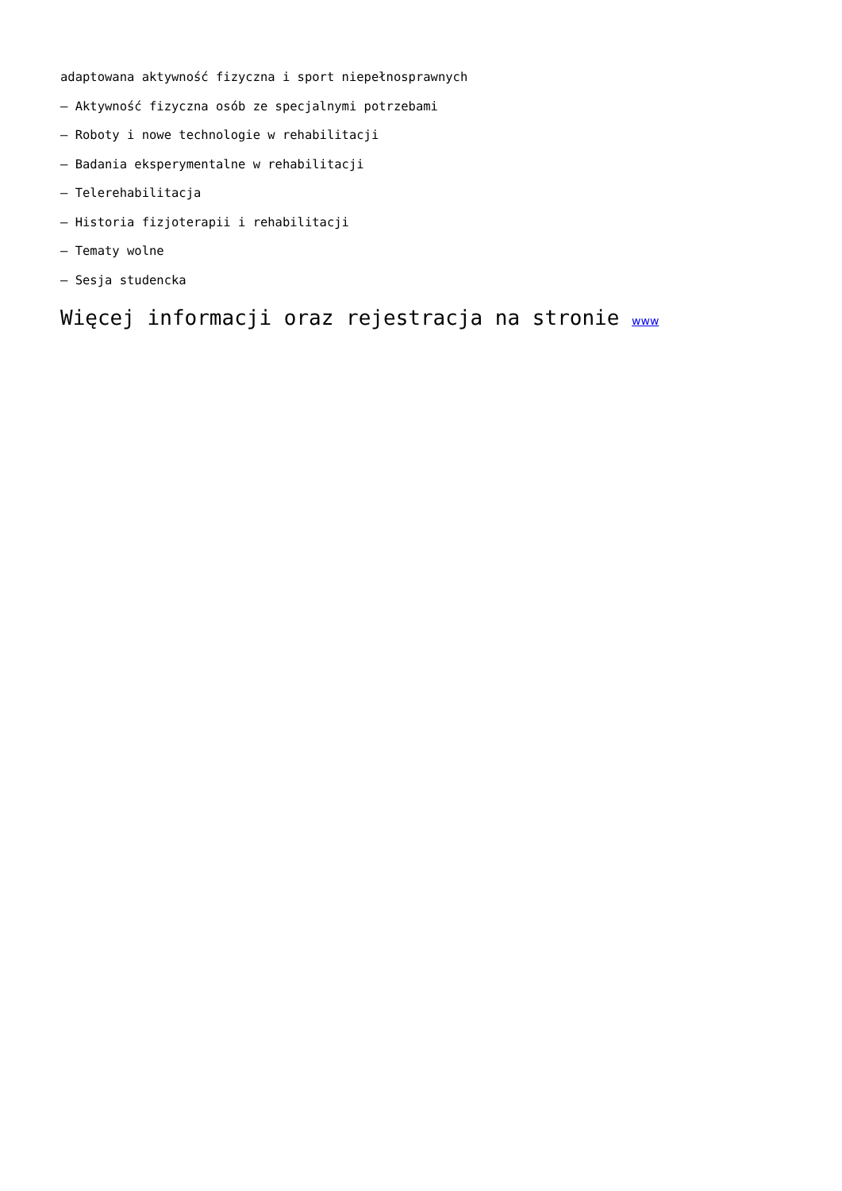adaptowana aktywność fizyczna i sport niepełnosprawnych
– Aktywność fizyczna osób ze specjalnymi potrzebami
– Roboty i nowe technologie w rehabilitacji
– Badania eksperymentalne w rehabilitacji
– Telerehabilitacja
– Historia fizjoterapii i rehabilitacji
– Tematy wolne
– Sesja studencka
Więcej informacji oraz rejestracja na stronie www